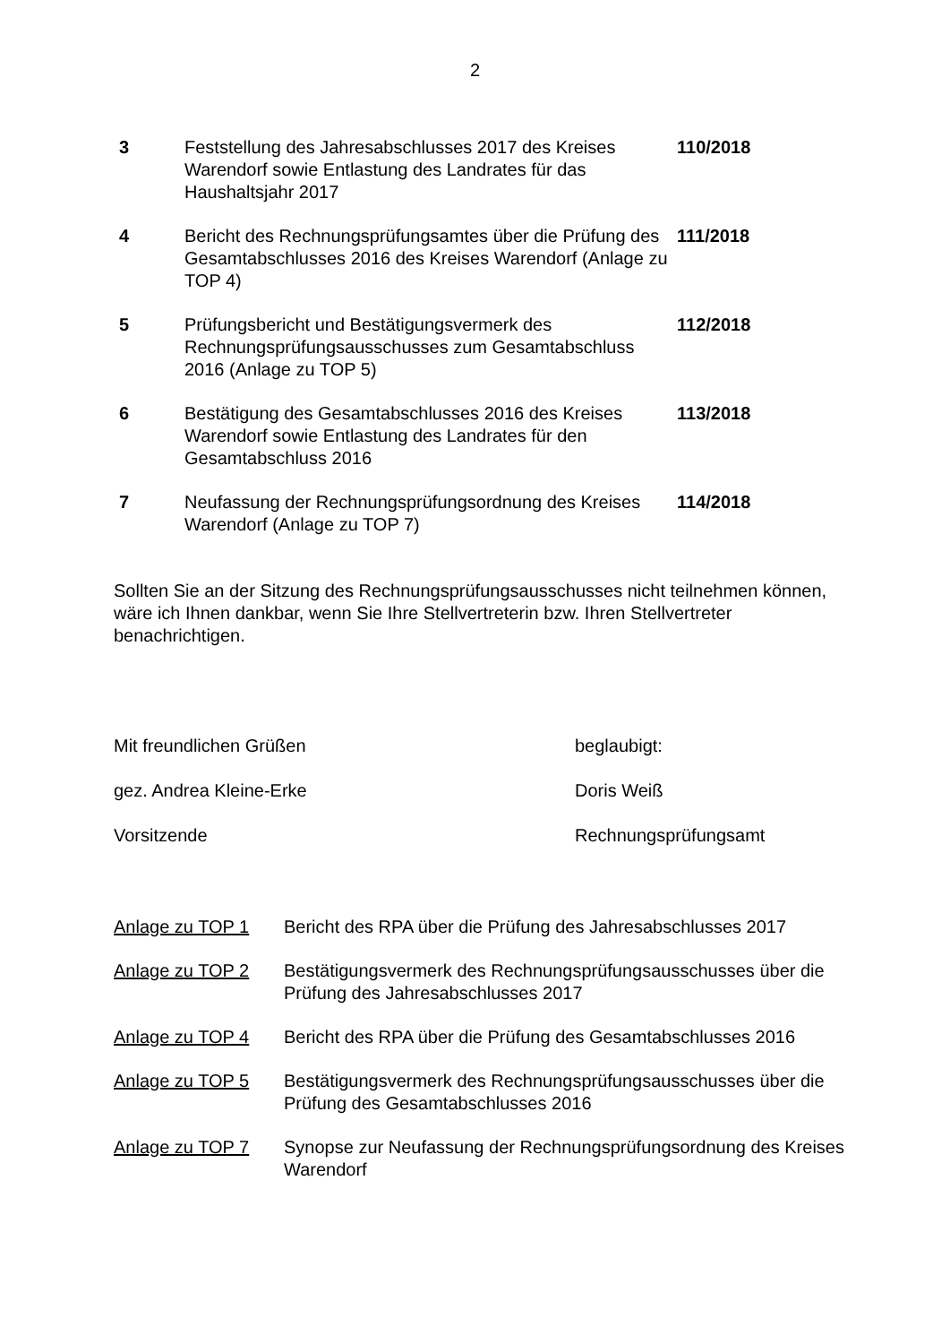2
| 3 | Feststellung des Jahresabschlusses 2017 des Kreises Warendorf sowie Entlastung des Landrates für das Haushaltsjahr 2017 | 110/2018 |
| 4 | Bericht des Rechnungsprüfungsamtes über die Prüfung des Gesamtabschlusses 2016 des Kreises Warendorf (Anlage zu TOP 4) | 111/2018 |
| 5 | Prüfungsbericht und Bestätigungsvermerk des Rechnungsprüfungsausschusses zum Gesamtabschluss 2016 (Anlage zu TOP 5) | 112/2018 |
| 6 | Bestätigung des Gesamtabschlusses 2016 des Kreises Warendorf sowie Entlastung des Landrates für den Gesamtabschluss 2016 | 113/2018 |
| 7 | Neufassung der Rechnungsprüfungsordnung des Kreises Warendorf (Anlage zu TOP 7) | 114/2018 |
Sollten Sie an der Sitzung des Rechnungsprüfungsausschusses nicht teilnehmen können, wäre ich Ihnen dankbar, wenn Sie Ihre Stellvertreterin bzw. Ihren Stellvertreter benachrichtigen.
| Mit freundlichen Grüßen | beglaubigt: |
| gez. Andrea Kleine-Erke | Doris Weiß |
| Vorsitzende | Rechnungsprüfungsamt |
| Anlage zu TOP 1 | Bericht des RPA über die Prüfung des Jahresabschlusses 2017 |
| Anlage zu TOP 2 | Bestätigungsvermerk des Rechnungsprüfungsausschusses über die Prüfung des Jahresabschlusses 2017 |
| Anlage zu TOP 4 | Bericht des RPA über die Prüfung des Gesamtabschlusses 2016 |
| Anlage zu TOP 5 | Bestätigungsvermerk des Rechnungsprüfungsausschusses über die Prüfung des Gesamtabschlusses 2016 |
| Anlage zu TOP 7 | Synopse zur Neufassung der Rechnungsprüfungsordnung des Kreises Warendorf |